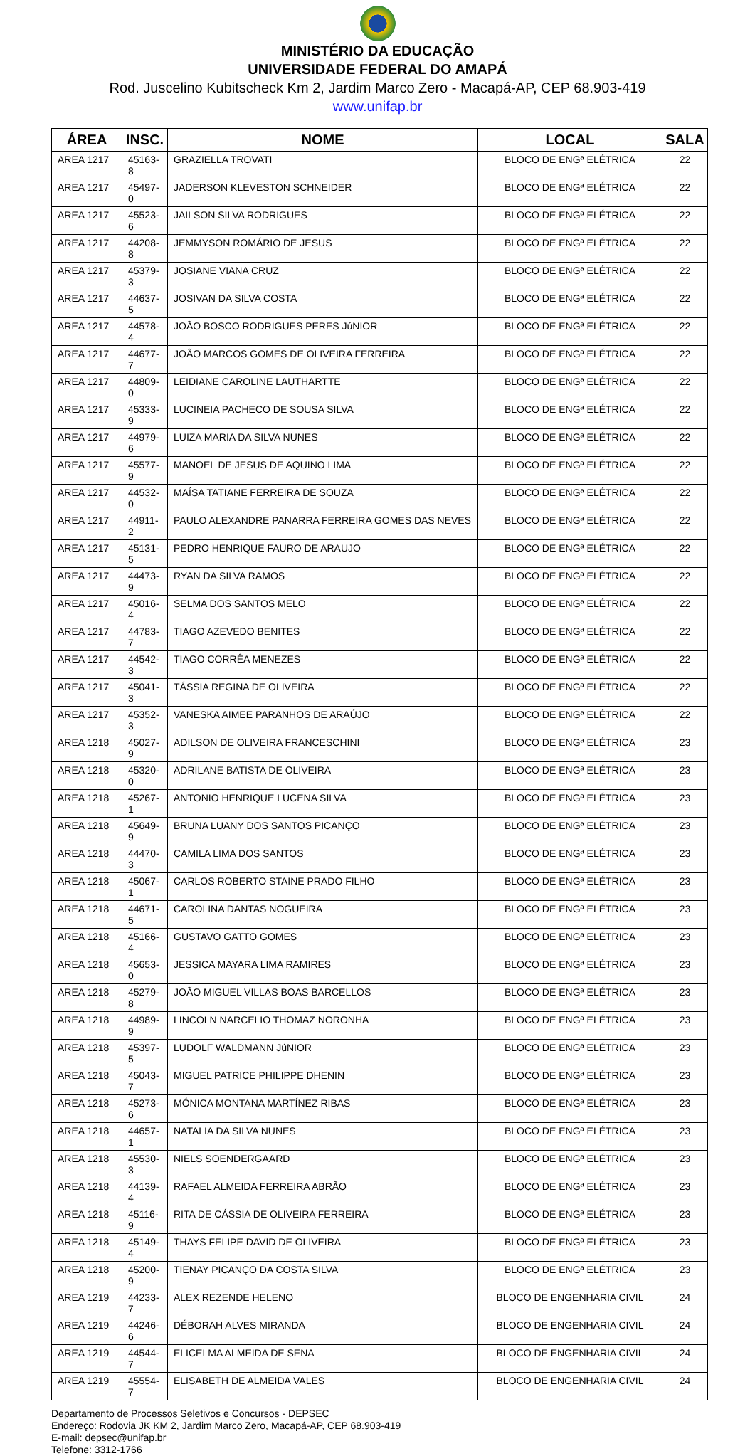MINISTÉRIO DA EDUCAÇÃO
UNIVERSIDADE FEDERAL DO AMAPÁ
Rod. Juscelino Kubitscheck Km 2, Jardim Marco Zero - Macapá-AP, CEP 68.903-419
www.unifap.br
| ÁREA | INSC. | NOME | LOCAL | SALA |
| --- | --- | --- | --- | --- |
| AREA 1217 | 45163-8 | GRAZIELLA TROVATI | BLOCO DE ENGª ELÉTRICA | 22 |
| AREA 1217 | 45497-0 | JADERSON KLEVESTON SCHNEIDER | BLOCO DE ENGª ELÉTRICA | 22 |
| AREA 1217 | 45523-6 | JAILSON SILVA RODRIGUES | BLOCO DE ENGª ELÉTRICA | 22 |
| AREA 1217 | 44208-8 | JEMMYSON ROMÁRIO DE JESUS | BLOCO DE ENGª ELÉTRICA | 22 |
| AREA 1217 | 45379-3 | JOSIANE VIANA CRUZ | BLOCO DE ENGª ELÉTRICA | 22 |
| AREA 1217 | 44637-5 | JOSIVAN DA SILVA COSTA | BLOCO DE ENGª ELÉTRICA | 22 |
| AREA 1217 | 44578-4 | JOÃO BOSCO RODRIGUES PERES JúNIOR | BLOCO DE ENGª ELÉTRICA | 22 |
| AREA 1217 | 44677-7 | JOÃO MARCOS GOMES DE OLIVEIRA FERREIRA | BLOCO DE ENGª ELÉTRICA | 22 |
| AREA 1217 | 44809-0 | LEIDIANE CAROLINE LAUTHARTTE | BLOCO DE ENGª ELÉTRICA | 22 |
| AREA 1217 | 45333-9 | LUCINEIA PACHECO DE SOUSA SILVA | BLOCO DE ENGª ELÉTRICA | 22 |
| AREA 1217 | 44979-6 | LUIZA MARIA DA SILVA NUNES | BLOCO DE ENGª ELÉTRICA | 22 |
| AREA 1217 | 45577-9 | MANOEL DE JESUS DE AQUINO LIMA | BLOCO DE ENGª ELÉTRICA | 22 |
| AREA 1217 | 44532-0 | MAÍSA TATIANE FERREIRA DE SOUZA | BLOCO DE ENGª ELÉTRICA | 22 |
| AREA 1217 | 44911-2 | PAULO ALEXANDRE PANARRA FERREIRA GOMES DAS NEVES | BLOCO DE ENGª ELÉTRICA | 22 |
| AREA 1217 | 45131-5 | PEDRO HENRIQUE FAURO DE ARAUJO | BLOCO DE ENGª ELÉTRICA | 22 |
| AREA 1217 | 44473-9 | RYAN DA SILVA RAMOS | BLOCO DE ENGª ELÉTRICA | 22 |
| AREA 1217 | 45016-4 | SELMA DOS SANTOS MELO | BLOCO DE ENGª ELÉTRICA | 22 |
| AREA 1217 | 44783-7 | TIAGO AZEVEDO BENITES | BLOCO DE ENGª ELÉTRICA | 22 |
| AREA 1217 | 44542-3 | TIAGO CORRÊA MENEZES | BLOCO DE ENGª ELÉTRICA | 22 |
| AREA 1217 | 45041-3 | TÁSSIA REGINA DE OLIVEIRA | BLOCO DE ENGª ELÉTRICA | 22 |
| AREA 1217 | 45352-3 | VANESKA AIMEE PARANHOS DE ARAÚJO | BLOCO DE ENGª ELÉTRICA | 22 |
| AREA 1218 | 45027-9 | ADILSON DE OLIVEIRA FRANCESCHINI | BLOCO DE ENGª ELÉTRICA | 23 |
| AREA 1218 | 45320-0 | ADRILANE BATISTA DE OLIVEIRA | BLOCO DE ENGª ELÉTRICA | 23 |
| AREA 1218 | 45267-1 | ANTONIO HENRIQUE LUCENA SILVA | BLOCO DE ENGª ELÉTRICA | 23 |
| AREA 1218 | 45649-9 | BRUNA LUANY DOS SANTOS PICANÇO | BLOCO DE ENGª ELÉTRICA | 23 |
| AREA 1218 | 44470-3 | CAMILA LIMA DOS SANTOS | BLOCO DE ENGª ELÉTRICA | 23 |
| AREA 1218 | 45067-1 | CARLOS ROBERTO STAINE PRADO FILHO | BLOCO DE ENGª ELÉTRICA | 23 |
| AREA 1218 | 44671-5 | CAROLINA DANTAS NOGUEIRA | BLOCO DE ENGª ELÉTRICA | 23 |
| AREA 1218 | 45166-4 | GUSTAVO GATTO GOMES | BLOCO DE ENGª ELÉTRICA | 23 |
| AREA 1218 | 45653-0 | JESSICA MAYARA LIMA RAMIRES | BLOCO DE ENGª ELÉTRICA | 23 |
| AREA 1218 | 45279-8 | JOÃO MIGUEL VILLAS BOAS BARCELLOS | BLOCO DE ENGª ELÉTRICA | 23 |
| AREA 1218 | 44989-9 | LINCOLN NARCELIO THOMAZ NORONHA | BLOCO DE ENGª ELÉTRICA | 23 |
| AREA 1218 | 45397-5 | LUDOLF WALDMANN JúNIOR | BLOCO DE ENGª ELÉTRICA | 23 |
| AREA 1218 | 45043-7 | MIGUEL PATRICE PHILIPPE DHENIN | BLOCO DE ENGª ELÉTRICA | 23 |
| AREA 1218 | 45273-6 | MÓNICA MONTANA MARTÍNEZ RIBAS | BLOCO DE ENGª ELÉTRICA | 23 |
| AREA 1218 | 44657-1 | NATALIA DA SILVA NUNES | BLOCO DE ENGª ELÉTRICA | 23 |
| AREA 1218 | 45530-3 | NIELS SOENDERGAARD | BLOCO DE ENGª ELÉTRICA | 23 |
| AREA 1218 | 44139-4 | RAFAEL ALMEIDA FERREIRA ABRÃO | BLOCO DE ENGª ELÉTRICA | 23 |
| AREA 1218 | 45116-9 | RITA DE CÁSSIA DE OLIVEIRA FERREIRA | BLOCO DE ENGª ELÉTRICA | 23 |
| AREA 1218 | 45149-4 | THAYS FELIPE DAVID DE OLIVEIRA | BLOCO DE ENGª ELÉTRICA | 23 |
| AREA 1218 | 45200-9 | TIENAY PICANÇO DA COSTA SILVA | BLOCO DE ENGª ELÉTRICA | 23 |
| AREA 1219 | 44233-7 | ALEX REZENDE HELENO | BLOCO DE ENGENHARIA CIVIL | 24 |
| AREA 1219 | 44246-6 | DÉBORAH ALVES MIRANDA | BLOCO DE ENGENHARIA CIVIL | 24 |
| AREA 1219 | 44544-7 | ELICELMA ALMEIDA DE SENA | BLOCO DE ENGENHARIA CIVIL | 24 |
| AREA 1219 | 45554-7 | ELISABETH DE ALMEIDA VALES | BLOCO DE ENGENHARIA CIVIL | 24 |
Departamento de Processos Seletivos e Concursos - DEPSEC
Endereço: Rodovia JK KM 2, Jardim Marco Zero, Macapá-AP, CEP 68.903-419
E-mail: depsec@unifap.br
Telefone: 3312-1766